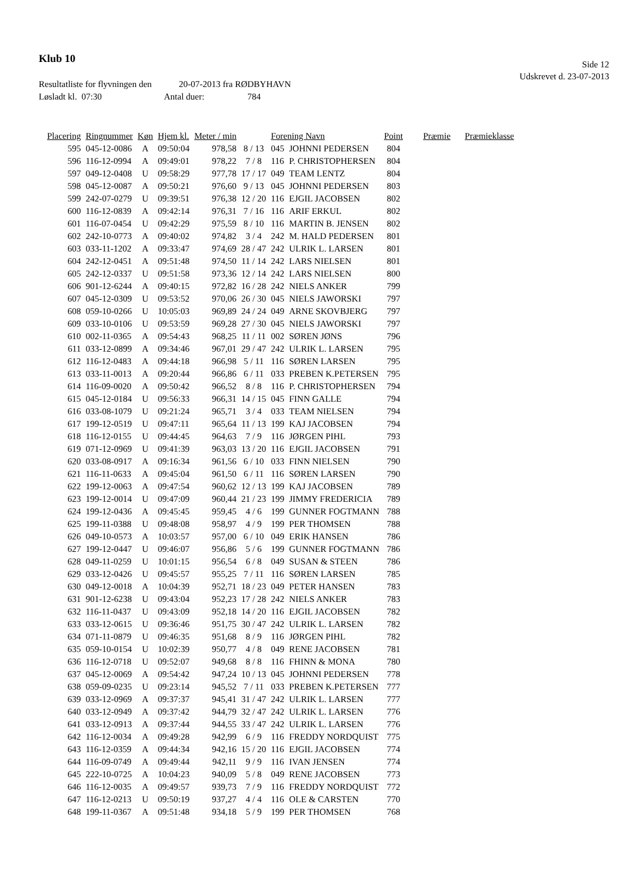Klub 10
Side 12
Udskrevet d. 23-07-2013
Resultatliste for flyvningen den 20-07-2013 fra RØDBYHAVN
Løsladt kl. 07:30 Antal duer: 784
| Placering | Ringnummer | Køn | Hjem kl. | Meter / min | | Forening Navn | | Point | Præmie | Præmieklasse |
| --- | --- | --- | --- | --- | --- | --- | --- | --- | --- | --- |
| 595 | 045-12-0086 | A | 09:50:04 | 978,58 | 8 / 13 | 045 | JOHNNI PEDERSEN | 804 | | |
| 596 | 116-12-0994 | A | 09:49:01 | 978,22 | 7 / 8 | 116 | P. CHRISTOPHERSEN | 804 | | |
| 597 | 049-12-0408 | U | 09:58:29 | 977,78 | 17 / 17 | 049 | TEAM LENTZ | 804 | | |
| 598 | 045-12-0087 | A | 09:50:21 | 976,60 | 9 / 13 | 045 | JOHNNI PEDERSEN | 803 | | |
| 599 | 242-07-0279 | U | 09:39:51 | 976,38 | 12 / 20 | 116 | EJGIL JACOBSEN | 802 | | |
| 600 | 116-12-0839 | A | 09:42:14 | 976,31 | 7 / 16 | 116 | ARIF ERKUL | 802 | | |
| 601 | 116-07-0454 | U | 09:42:29 | 975,59 | 8 / 10 | 116 | MARTIN B. JENSEN | 802 | | |
| 602 | 242-10-0773 | A | 09:40:02 | 974,82 | 3 / 4 | 242 | M. HALD PEDERSEN | 801 | | |
| 603 | 033-11-1202 | A | 09:33:47 | 974,69 | 28 / 47 | 242 | ULRIK L. LARSEN | 801 | | |
| 604 | 242-12-0451 | A | 09:51:48 | 974,50 | 11 / 14 | 242 | LARS NIELSEN | 801 | | |
| 605 | 242-12-0337 | U | 09:51:58 | 973,36 | 12 / 14 | 242 | LARS NIELSEN | 800 | | |
| 606 | 901-12-6244 | A | 09:40:15 | 972,82 | 16 / 28 | 242 | NIELS ANKER | 799 | | |
| 607 | 045-12-0309 | U | 09:53:52 | 970,06 | 26 / 30 | 045 | NIELS JAWORSKI | 797 | | |
| 608 | 059-10-0266 | U | 10:05:03 | 969,89 | 24 / 24 | 049 | ARNE SKOVBJERG | 797 | | |
| 609 | 033-10-0106 | U | 09:53:59 | 969,28 | 27 / 30 | 045 | NIELS JAWORSKI | 797 | | |
| 610 | 002-11-0365 | A | 09:54:43 | 968,25 | 11 / 11 | 002 | SØREN JØNS | 796 | | |
| 611 | 033-12-0899 | A | 09:34:46 | 967,01 | 29 / 47 | 242 | ULRIK L. LARSEN | 795 | | |
| 612 | 116-12-0483 | A | 09:44:18 | 966,98 | 5 / 11 | 116 | SØREN LARSEN | 795 | | |
| 613 | 033-11-0013 | A | 09:20:44 | 966,86 | 6 / 11 | 033 | PREBEN K.PETERSEN | 795 | | |
| 614 | 116-09-0020 | A | 09:50:42 | 966,52 | 8 / 8 | 116 | P. CHRISTOPHERSEN | 794 | | |
| 615 | 045-12-0184 | U | 09:56:33 | 966,31 | 14 / 15 | 045 | FINN GALLE | 794 | | |
| 616 | 033-08-1079 | U | 09:21:24 | 965,71 | 3 / 4 | 033 | TEAM NIELSEN | 794 | | |
| 617 | 199-12-0519 | U | 09:47:11 | 965,64 | 11 / 13 | 199 | KAJ JACOBSEN | 794 | | |
| 618 | 116-12-0155 | U | 09:44:45 | 964,63 | 7 / 9 | 116 | JØRGEN PIHL | 793 | | |
| 619 | 071-12-0969 | U | 09:41:39 | 963,03 | 13 / 20 | 116 | EJGIL JACOBSEN | 791 | | |
| 620 | 033-08-0917 | A | 09:16:34 | 961,56 | 6 / 10 | 033 | FINN NIELSEN | 790 | | |
| 621 | 116-11-0633 | A | 09:45:04 | 961,50 | 6 / 11 | 116 | SØREN LARSEN | 790 | | |
| 622 | 199-12-0063 | A | 09:47:54 | 960,62 | 12 / 13 | 199 | KAJ JACOBSEN | 789 | | |
| 623 | 199-12-0014 | U | 09:47:09 | 960,44 | 21 / 23 | 199 | JIMMY FREDERICIA | 789 | | |
| 624 | 199-12-0436 | A | 09:45:45 | 959,45 | 4 / 6 | 199 | GUNNER FOGTMANN | 788 | | |
| 625 | 199-11-0388 | U | 09:48:08 | 958,97 | 4 / 9 | 199 | PER THOMSEN | 788 | | |
| 626 | 049-10-0573 | A | 10:03:57 | 957,00 | 6 / 10 | 049 | ERIK HANSEN | 786 | | |
| 627 | 199-12-0447 | U | 09:46:07 | 956,86 | 5 / 6 | 199 | GUNNER FOGTMANN | 786 | | |
| 628 | 049-11-0259 | U | 10:01:15 | 956,54 | 6 / 8 | 049 | SUSAN & STEEN | 786 | | |
| 629 | 033-12-0426 | U | 09:45:57 | 955,25 | 7 / 11 | 116 | SØREN LARSEN | 785 | | |
| 630 | 049-12-0018 | A | 10:04:39 | 952,71 | 18 / 23 | 049 | PETER HANSEN | 783 | | |
| 631 | 901-12-6238 | U | 09:43:04 | 952,23 | 17 / 28 | 242 | NIELS ANKER | 783 | | |
| 632 | 116-11-0437 | U | 09:43:09 | 952,18 | 14 / 20 | 116 | EJGIL JACOBSEN | 782 | | |
| 633 | 033-12-0615 | U | 09:36:46 | 951,75 | 30 / 47 | 242 | ULRIK L. LARSEN | 782 | | |
| 634 | 071-11-0879 | U | 09:46:35 | 951,68 | 8 / 9 | 116 | JØRGEN PIHL | 782 | | |
| 635 | 059-10-0154 | U | 10:02:39 | 950,77 | 4 / 8 | 049 | RENE JACOBSEN | 781 | | |
| 636 | 116-12-0718 | U | 09:52:07 | 949,68 | 8 / 8 | 116 | FHINN & MONA | 780 | | |
| 637 | 045-12-0069 | A | 09:54:42 | 947,24 | 10 / 13 | 045 | JOHNNI PEDERSEN | 778 | | |
| 638 | 059-09-0235 | U | 09:23:14 | 945,52 | 7 / 11 | 033 | PREBEN K.PETERSEN | 777 | | |
| 639 | 033-12-0969 | A | 09:37:37 | 945,41 | 31 / 47 | 242 | ULRIK L. LARSEN | 777 | | |
| 640 | 033-12-0949 | A | 09:37:42 | 944,79 | 32 / 47 | 242 | ULRIK L. LARSEN | 776 | | |
| 641 | 033-12-0913 | A | 09:37:44 | 944,55 | 33 / 47 | 242 | ULRIK L. LARSEN | 776 | | |
| 642 | 116-12-0034 | A | 09:49:28 | 942,99 | 6 / 9 | 116 | FREDDY NORDQUIST | 775 | | |
| 643 | 116-12-0359 | A | 09:44:34 | 942,16 | 15 / 20 | 116 | EJGIL JACOBSEN | 774 | | |
| 644 | 116-09-0749 | A | 09:49:44 | 942,11 | 9 / 9 | 116 | IVAN JENSEN | 774 | | |
| 645 | 222-10-0725 | A | 10:04:23 | 940,09 | 5 / 8 | 049 | RENE JACOBSEN | 773 | | |
| 646 | 116-12-0035 | A | 09:49:57 | 939,73 | 7 / 9 | 116 | FREDDY NORDQUIST | 772 | | |
| 647 | 116-12-0213 | U | 09:50:19 | 937,27 | 4 / 4 | 116 | OLE & CARSTEN | 770 | | |
| 648 | 199-11-0367 | A | 09:51:48 | 934,18 | 5 / 9 | 199 | PER THOMSEN | 768 | | |